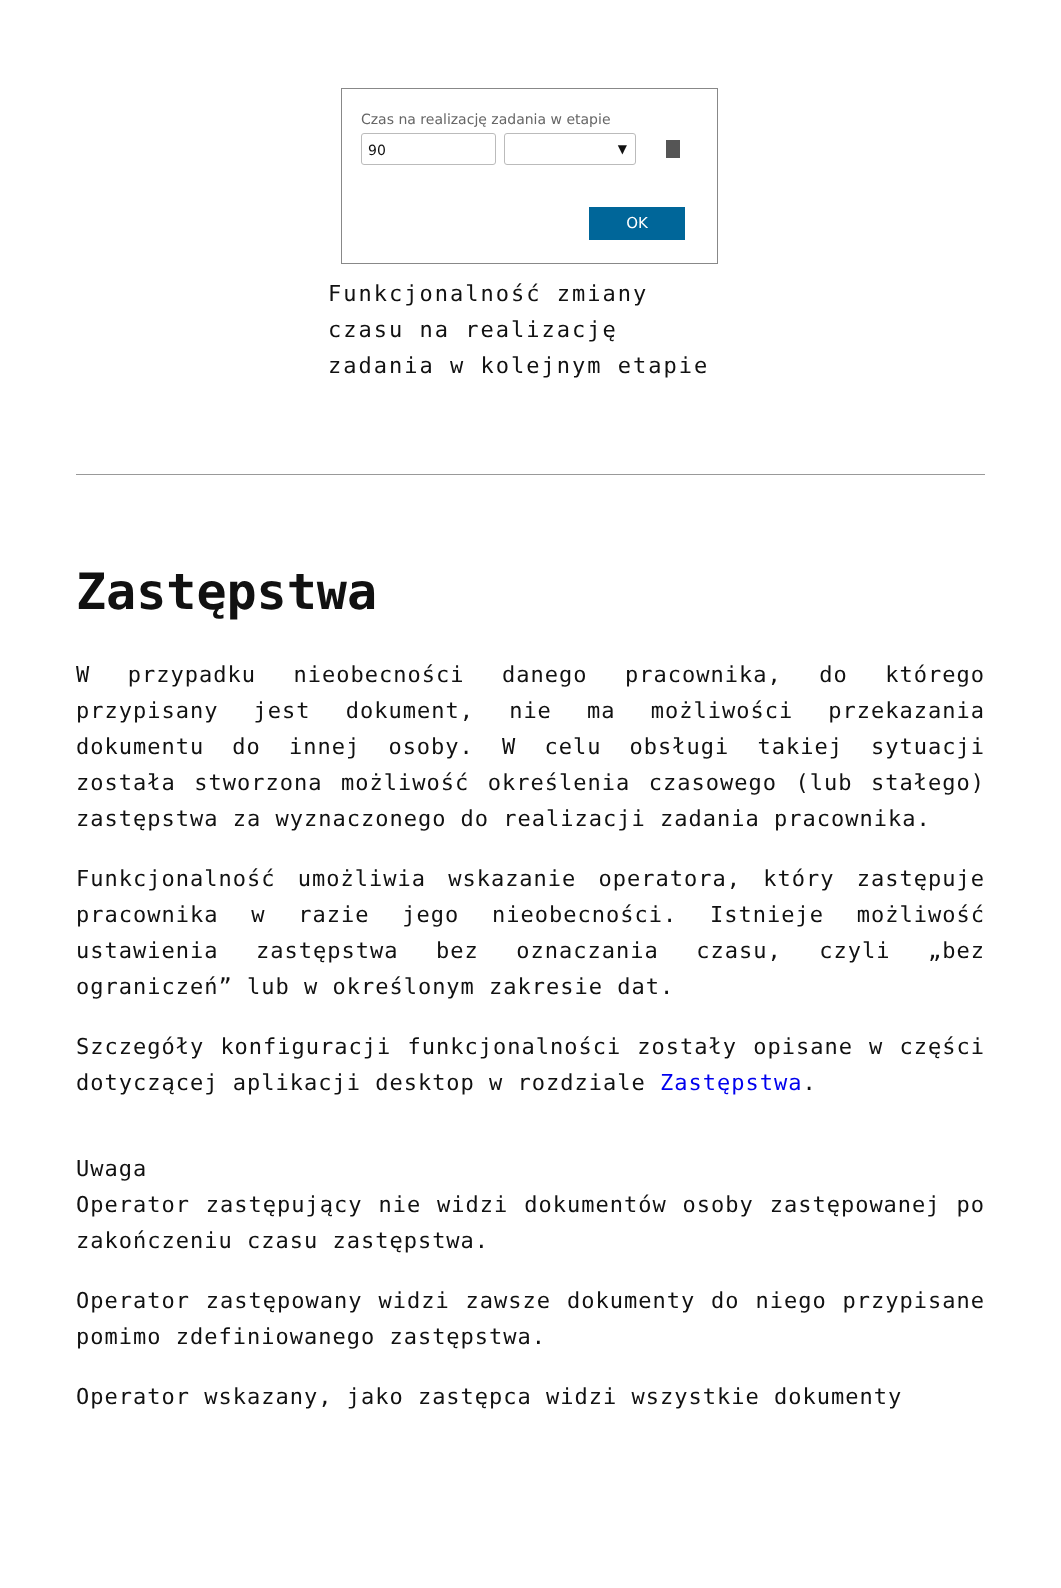Czas na realizację zadania w etapie
90
▼
OK
Funkcjonalność zmiany czasu na realizację zadania w kolejnym etapie
Zastępstwa
W przypadku nieobecności danego pracownika, do którego przypisany jest dokument, nie ma możliwości przekazania dokumentu do innej osoby. W celu obsługi takiej sytuacji została stworzona możliwość określenia czasowego (lub stałego) zastępstwa za wyznaczonego do realizacji zadania pracownika.
Funkcjonalność umożliwia wskazanie operatora, który zastępuje pracownika w razie jego nieobecności. Istnieje możliwość ustawienia zastępstwa bez oznaczania czasu, czyli „bez ograniczeń” lub w określonym zakresie dat.
Szczegóły konfiguracji funkcjonalności zostały opisane w części dotyczącej aplikacji desktop w rozdziale Zastępstwa.
Uwaga
Operator zastępujący nie widzi dokumentów osoby zastępowanej po zakończeniu czasu zastępstwa.
Operator zastępowany widzi zawsze dokumenty do niego przypisane pomimo zdefiniowanego zastępstwa.
Operator wskazany, jako zastępca widzi wszystkie dokumenty